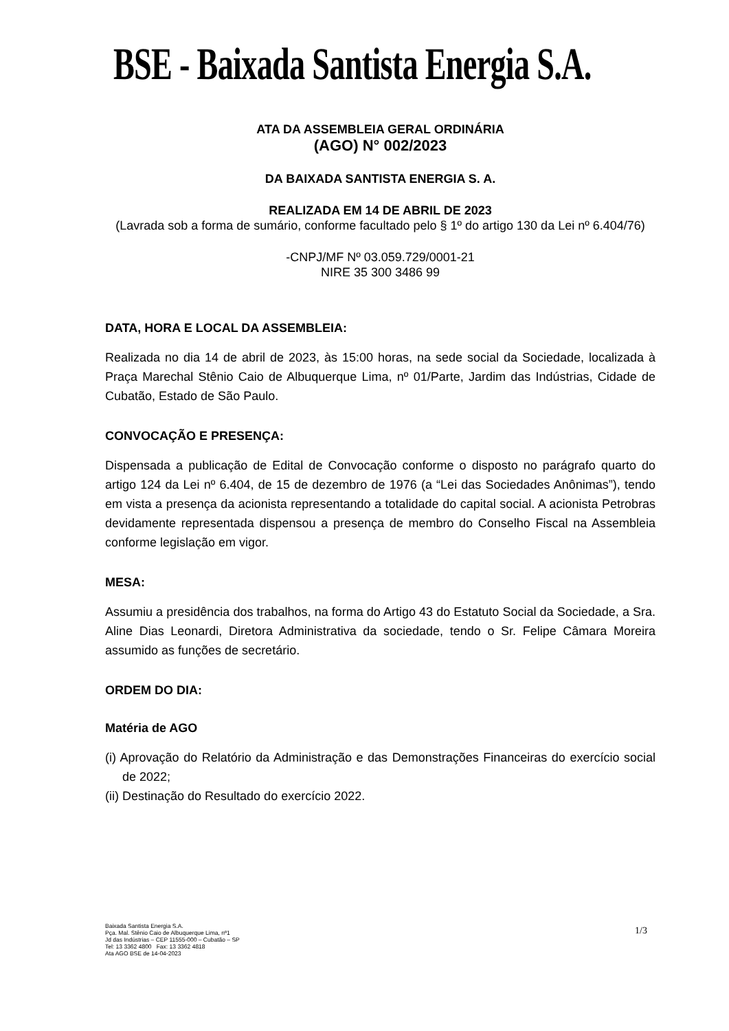BSE - Baixada Santista Energia S.A.
ATA DA ASSEMBLEIA GERAL ORDINÁRIA
(AGO) N° 002/2023
DA BAIXADA SANTISTA ENERGIA S. A.
REALIZADA EM 14 DE ABRIL DE 2023
(Lavrada sob a forma de sumário, conforme facultado pelo § 1º do artigo 130 da Lei nº 6.404/76)
-CNPJ/MF Nº 03.059.729/0001-21
NIRE 35 300 3486 99
DATA, HORA E LOCAL DA ASSEMBLEIA:
Realizada no dia 14 de abril de 2023, às 15:00 horas, na sede social da Sociedade, localizada à Praça Marechal Stênio Caio de Albuquerque Lima, nº 01/Parte, Jardim das Indústrias, Cidade de Cubatão, Estado de São Paulo.
CONVOCAÇÃO E PRESENÇA:
Dispensada a publicação de Edital de Convocação conforme o disposto no parágrafo quarto do artigo 124 da Lei nº 6.404, de 15 de dezembro de 1976 (a “Lei das Sociedades Anônimas”), tendo em vista a presença da acionista representando a totalidade do capital social. A acionista Petrobras devidamente representada dispensou a presença de membro do Conselho Fiscal na Assembleia conforme legislação em vigor.
MESA:
Assumiu a presidência dos trabalhos, na forma do Artigo 43 do Estatuto Social da Sociedade, a Sra. Aline Dias Leonardi, Diretora Administrativa da sociedade, tendo o Sr. Felipe Câmara Moreira assumido as funções de secretário.
ORDEM DO DIA:
Matéria de AGO
(i) Aprovação do Relatório da Administração e das Demonstrações Financeiras do exercício social de 2022;
(ii) Destinação do Resultado do exercício 2022.
Baixada Santista Energia S.A.
Pça. Mal. Stênio Caio de Albuquerque Lima, nº1
Jd das Indústrias – CEP 11555-000 – Cubatão – SP
Tel: 13 3362 4800 Fax: 13 3362 4818
Ata AGO BSE de 14-04-2023
1/3